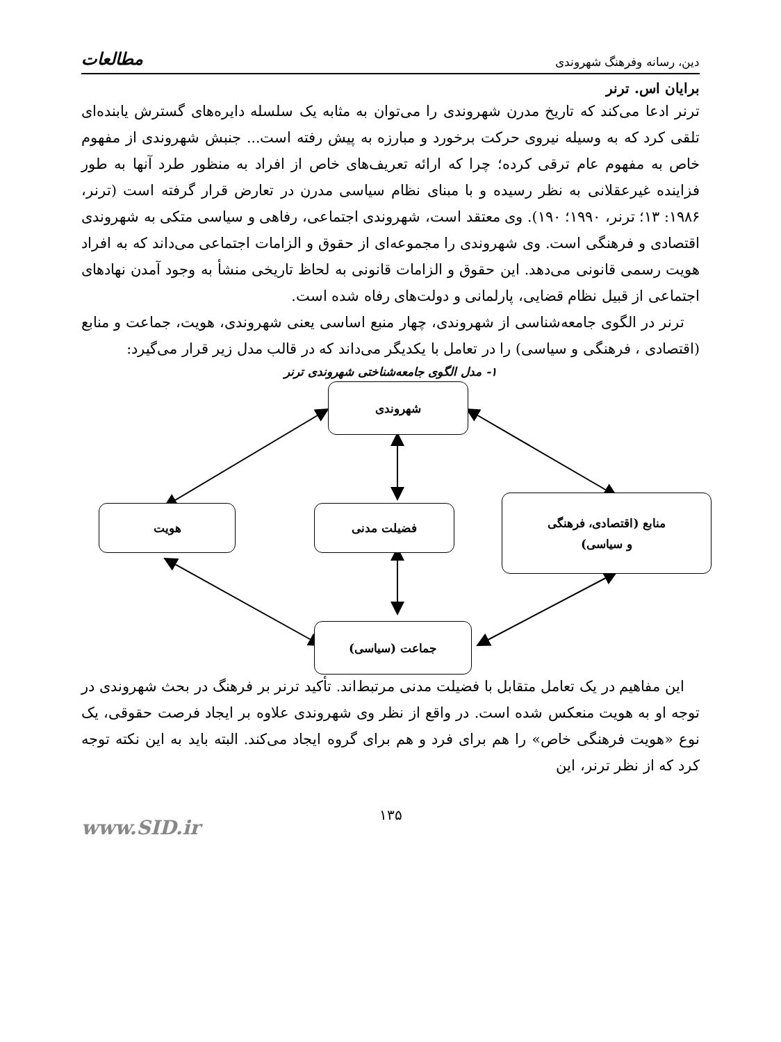دین، رسانه وفرهنگ شهروندی مطالعات
برایان اس. ترنر
ترنر ادعا می‌کند که تاریخ مدرن شهروندی را می‌توان به مثابه یک سلسله دایره‌های گسترش یابنده‌ای تلقی کرد که به وسیله نیروی حرکت برخورد و مبارزه به پیش رفته است... جنبش شهروندی از مفهوم خاص به مفهوم عام ترقی کرده؛ چرا که ارائه تعریف‌های خاص از افراد به منظور طرد آنها به طور فزاینده غیرعقلانی به نظر رسیده و با مبنای نظام سیاسی مدرن در تعارض قرار گرفته است (ترنر، ۱۹۸۶: ۱۳؛ ترنر، ۱۹۹۰؛ ۱۹۰). وی معتقد است، شهروندی اجتماعی، رفاهی و سیاسی متکی به شهروندی اقتصادی و فرهنگی است. وی شهروندی را مجموعه‌ای از حقوق و الزامات اجتماعی می‌داند که به افراد هویت رسمی قانونی می‌دهد. این حقوق و الزامات قانونی به لحاظ تاریخی منشأ به وجود آمدن نهادهای اجتماعی از قبیل نظام قضایی، پارلمانی و دولت‌های رفاه شده است.
ترنر در الگوی جامعه‌شناسی از شهروندی، چهار منبع اساسی یعنی شهروندی، هویت، جماعت و منابع (اقتصادی ، فرهنگی و سیاسی) را در تعامل با یکدیگر می‌داند که در قالب مدل زیر قرار می‌گیرد:
۱- مدل الگوی جامعه‌شناختی شهروندی ترنر
شهروندی
هویت فضیلت مدنی
منابع (اقتصادی، فرهنگی
و سیاسی)
جماعت (سیاسی)
این مفاهیم در یک تعامل متقابل با فضیلت مدنی مرتبط‌اند. تأکید ترنر بر فرهنگ در بحث شهروندی در توجه او به هویت منعکس شده است. در واقع از نظر وی شهروندی علاوه بر ایجاد فرصت حقوقی، یک نوع «هویت فرهنگی خاص» را هم برای فرد و هم برای گروه ایجاد می‌کند. البته باید به این نکته توجه کرد که از نظر ترنر، این
۱۳۵
www.SID.ir